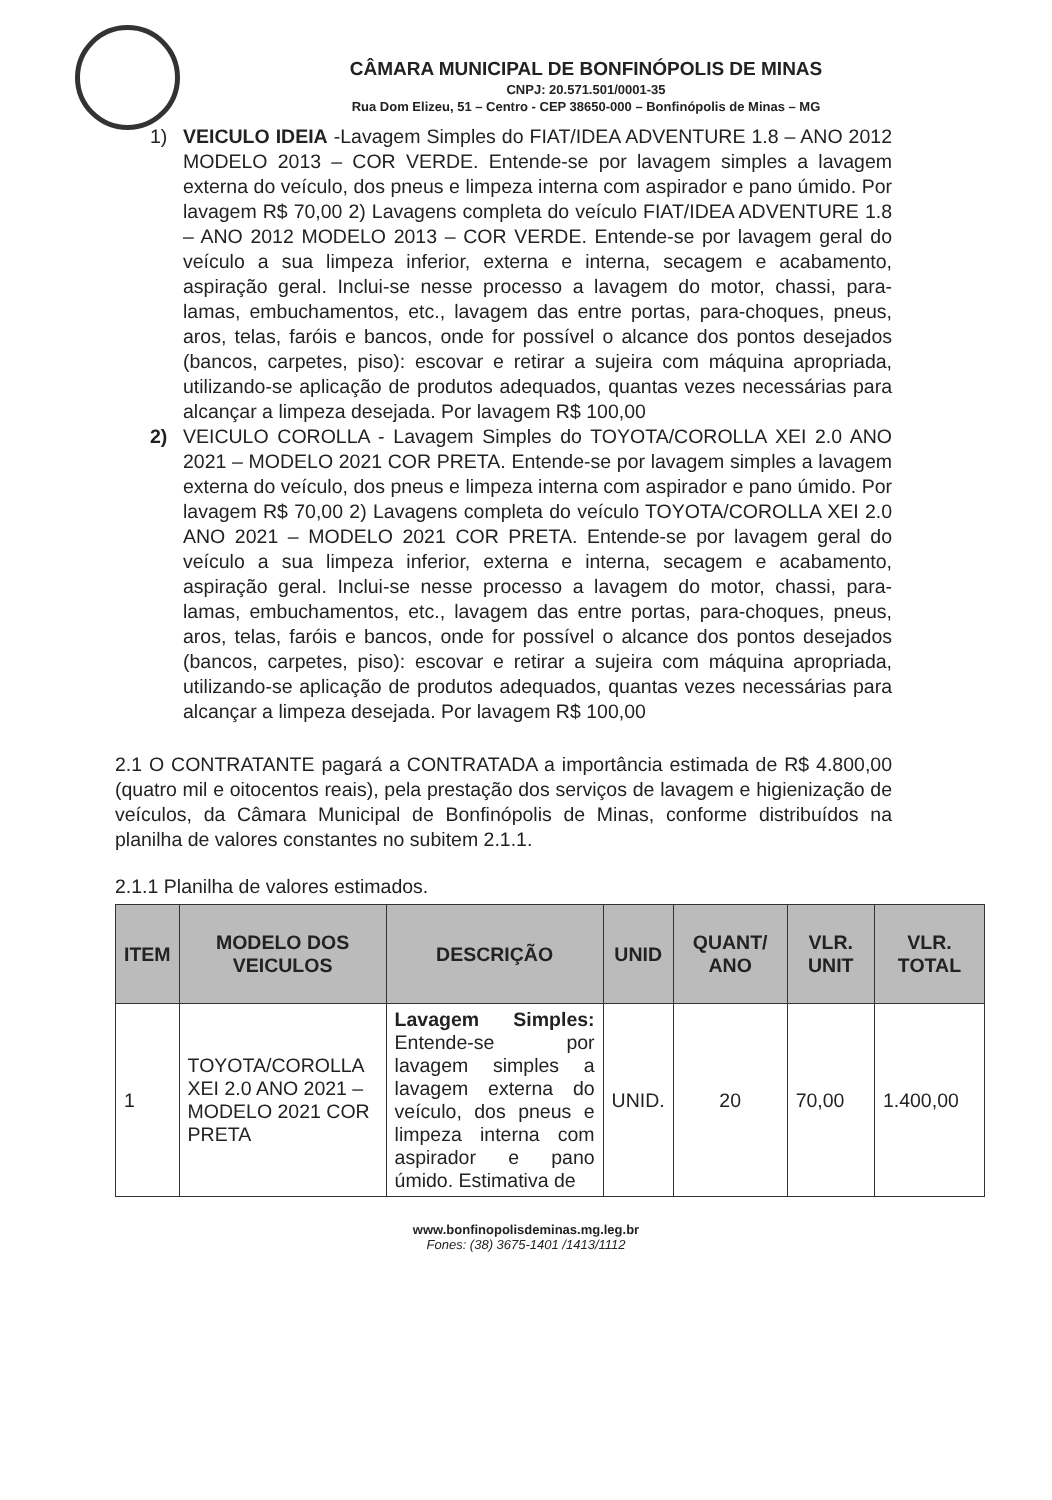CÂMARA MUNICIPAL DE BONFINÓPOLIS DE MINAS
CNPJ: 20.571.501/0001-35
Rua Dom Elizeu, 51 – Centro - CEP 38650-000 – Bonfinópolis de Minas – MG
1) VEICULO IDEIA -Lavagem Simples do FIAT/IDEA ADVENTURE 1.8 – ANO 2012 MODELO 2013 – COR VERDE. Entende-se por lavagem simples a lavagem externa do veículo, dos pneus e limpeza interna com aspirador e pano úmido. Por lavagem R$ 70,00 2) Lavagens completa do veículo FIAT/IDEA ADVENTURE 1.8 – ANO 2012 MODELO 2013 – COR VERDE. Entende-se por lavagem geral do veículo a sua limpeza inferior, externa e interna, secagem e acabamento, aspiração geral. Inclui-se nesse processo a lavagem do motor, chassi, para-lamas, embuchamentos, etc., lavagem das entre portas, para-choques, pneus, aros, telas, faróis e bancos, onde for possível o alcance dos pontos desejados (bancos, carpetes, piso): escovar e retirar a sujeira com máquina apropriada, utilizando-se aplicação de produtos adequados, quantas vezes necessárias para alcançar a limpeza desejada. Por lavagem R$ 100,00
2) VEICULO COROLLA - Lavagem Simples do TOYOTA/COROLLA XEI 2.0 ANO 2021 – MODELO 2021 COR PRETA. Entende-se por lavagem simples a lavagem externa do veículo, dos pneus e limpeza interna com aspirador e pano úmido. Por lavagem R$ 70,00 2) Lavagens completa do veículo TOYOTA/COROLLA XEI 2.0 ANO 2021 – MODELO 2021 COR PRETA. Entende-se por lavagem geral do veículo a sua limpeza inferior, externa e interna, secagem e acabamento, aspiração geral. Inclui-se nesse processo a lavagem do motor, chassi, para-lamas, embuchamentos, etc., lavagem das entre portas, para-choques, pneus, aros, telas, faróis e bancos, onde for possível o alcance dos pontos desejados (bancos, carpetes, piso): escovar e retirar a sujeira com máquina apropriada, utilizando-se aplicação de produtos adequados, quantas vezes necessárias para alcançar a limpeza desejada. Por lavagem R$ 100,00
2.1 O CONTRATANTE pagará a CONTRATADA a importância estimada de R$ 4.800,00 (quatro mil e oitocentos reais), pela prestação dos serviços de lavagem e higienização de veículos, da Câmara Municipal de Bonfinópolis de Minas, conforme distribuídos na planilha de valores constantes no subitem 2.1.1.
2.1.1 Planilha de valores estimados.
| ITEM | MODELO DOS VEICULOS | DESCRIÇÃO | UNID | QUANT/ ANO | VLR. UNIT | VLR. TOTAL |
| --- | --- | --- | --- | --- | --- | --- |
| 1 | TOYOTA/COROLLA XEI 2.0 ANO 2021 – MODELO 2021 COR PRETA | Lavagem Simples: Entende-se por lavagem simples a lavagem externa do veículo, dos pneus e limpeza interna com aspirador e pano úmido. Estimativa de | UNID. | 20 | 70,00 | 1.400,00 |
www.bonfinopolisdeminas.mg.leg.br
Fones: (38) 3675-1401 /1413/1112